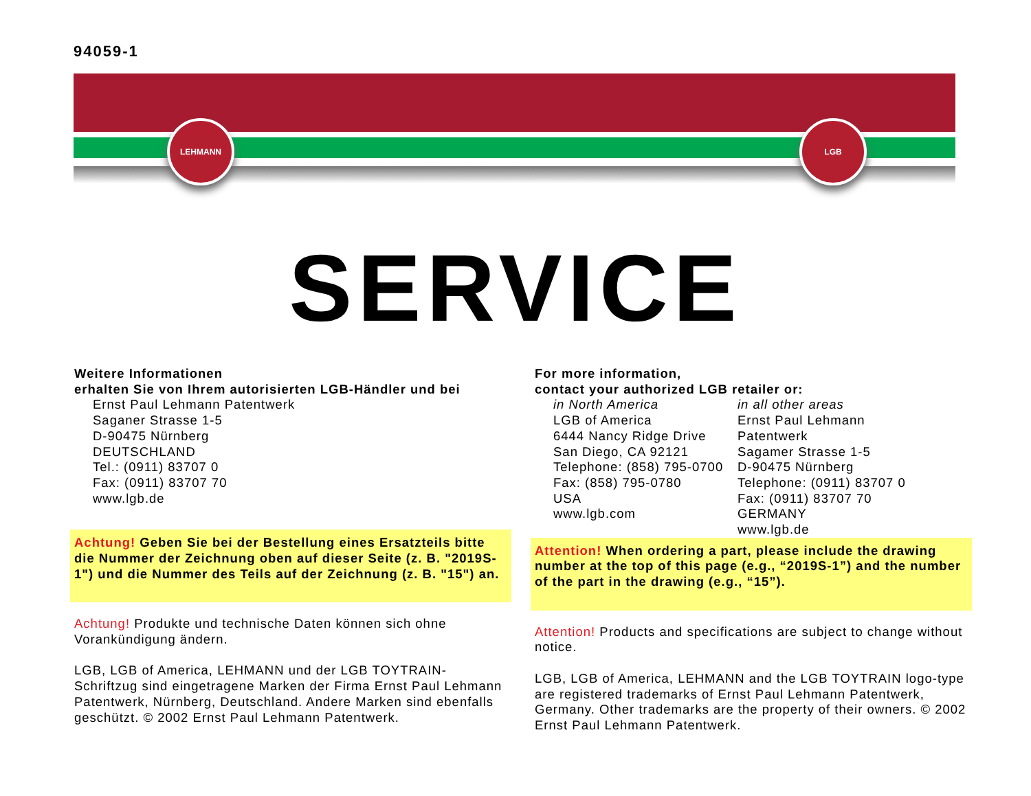94059-1
LEHMANN LGB
SERVICE
Weitere Informationen
erhalten Sie von Ihrem autorisierten LGB-Händler und bei
Ernst Paul Lehmann Patentwerk
Saganer Strasse 1-5
D-90475 Nürnberg
DEUTSCHLAND
Tel.: (0911) 83707 0
Fax: (0911) 83707 70
www.lgb.de
Achtung! Geben Sie bei der Bestellung eines Ersatzteils bitte die Nummer der Zeichnung oben auf dieser Seite (z. B. "2019S-1") und die Nummer des Teils auf der Zeichnung (z. B. "15") an.
Achtung! Produkte und technische Daten können sich ohne Vorankündigung ändern.
LGB, LGB of America, LEHMANN und der LGB TOYTRAIN-Schriftzug sind eingetragene Marken der Firma Ernst Paul Lehmann Patentwerk, Nürnberg, Deutschland. Andere Marken sind ebenfalls geschützt. © 2002 Ernst Paul Lehmann Patentwerk.
For more information,
contact your authorized LGB retailer or:
in North America
LGB of America
6444 Nancy Ridge Drive
San Diego, CA 92121
Telephone: (858) 795-0700
Fax: (858) 795-0780
USA
www.lgb.com
in all other areas
Ernst Paul Lehmann Patentwerk
Sagamer Strasse 1-5
D-90475 Nürnberg
Telephone: (0911) 83707 0
Fax: (0911) 83707 70
GERMANY
www.lgb.de
Attention! When ordering a part, please include the drawing number at the top of this page (e.g., “2019S-1”) and the number of the part in the drawing (e.g., “15”).
Attention! Products and specifications are subject to change without notice.
LGB, LGB of America, LEHMANN and the LGB TOYTRAIN logo-type are registered trademarks of Ernst Paul Lehmann Patentwerk, Germany. Other trademarks are the property of their owners. © 2002 Ernst Paul Lehmann Patentwerk.